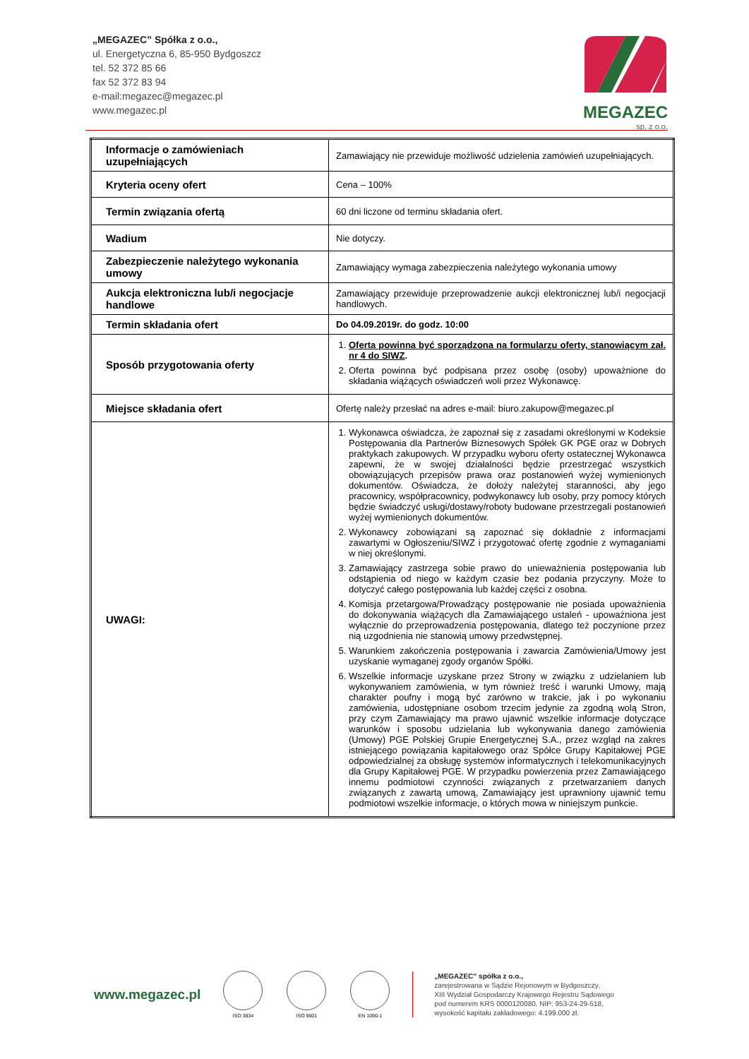„MEGAZEC” Spółka z o.o.,
ul. Energetyczna 6, 85-950 Bydgoszcz
tel. 52 372 85 66
fax 52 372 83 94
e-mail:megazec@megazec.pl
www.megazec.pl
MEGAZEC
sp. z o.o.
| Informacje o zamówieniach uzupełniających | Zamawiający nie przewiduje możliwość udzielenia zamówień uzupełniających. |
| Kryteria oceny ofert | Cena – 100% |
| Termin związania ofertą | 60 dni liczone od terminu składania ofert. |
| Wadium | Nie dotyczy. |
| Zabezpieczenie należytego wykonania umowy | Zamawiający wymaga zabezpieczenia należytego wykonania umowy |
| Aukcja elektroniczna lub/i negocjacje handlowe | Zamawiający przewiduje przeprowadzenie aukcji elektronicznej lub/i negocjacji handlowych. |
| Termin składania ofert | Do 04.09.2019r. do godz. 10:00 |
| Sposób przygotowania oferty | 1. Oferta powinna być sporządzona na formularzu oferty, stanowiącym zał. nr 4 do SIWZ . 2. Oferta powinna być podpisana przez osobę (osoby) upoważnione do składania wiążących oświadczeń woli przez Wykonawcę. |
| Miejsce składania ofert | Ofertę należy przesłać na adres e-mail: biuro.zakupow@megazec.pl |
| UWAGI: | 1. Wykonawca oświadcza, że zapoznał się z zasadami określonymi w Kodeksie Postępowania dla Partnerów Biznesowych Spółek GK PGE oraz w Dobrych praktykach zakupowych. W przypadku wyboru oferty ostatecznej Wykonawca zapewni, że w swojej działalności będzie przestrzegać wszystkich obowiązujących przepisów prawa oraz postanowień wyżej wymienionych dokumentów. Oświadcza, że dołoży należytej staranności, aby jego pracownicy, współpracownicy, podwykonawcy lub osoby, przy pomocy których będzie świadczyć usługi/dostawy/roboty budowane przestrzegali postanowień wyżej wymienionych dokumentów. 2. Wykonawcy zobowiązani są zapoznać się dokładnie z informacjami zawartymi w Ogłoszeniu/SIWZ i przygotować ofertę zgodnie z wymaganiami w niej określonymi. 3. Zamawiający zastrzega sobie prawo do unieważnienia postępowania lub odstąpienia od niego w każdym czasie bez podania przyczyny. Może to dotyczyć całego postępowania lub każdej części z osobna. 4. Komisja przetargowa/Prowadzący postępowanie nie posiada upoważnienia do dokonywania wiążących dla Zamawiającego ustaleń - upoważniona jest wyłącznie do przeprowadzenia postępowania, dlatego też poczynione przez nią uzgodnienia nie stanowią umowy przedwstępnej. 5. Warunkiem zakończenia postępowania i zawarcia Zamówienia/Umowy jest uzyskanie wymaganej zgody organów Spółki. 6. Wszelkie informacje uzyskane przez Strony w związku z udzielaniem lub wykonywaniem zamówienia, w tym również treść i warunki Umowy, mają charakter poufny i mogą być zarówno w trakcie, jak i po wykonaniu zamówienia, udostępniane osobom trzecim jedynie za zgodną wolą Stron, przy czym Zamawiający ma prawo ujawnić wszelkie informacje dotyczące warunków i sposobu udzielania lub wykonywania danego zamówienia (Umowy) PGE Polskiej Grupie Energetycznej S.A., przez wzgląd na zakres istniejącego powiązania kapitałowego oraz Spółce Grupy Kapitałowej PGE odpowiedzialnej za obsługę systemów informatycznych i telekomunikacyjnych dla Grupy Kapitałowej PGE. W przypadku powierzenia przez Zamawiającego innemu podmiotowi czynności związanych z przetwarzaniem danych związanych z zawartą umową, Zamawiający jest uprawniony ujawnić temu podmiotowi wszelkie informacje, o których mowa w niniejszym punkcie. |
www.megazec.pl
ISO 3834 ISO 9001 EN 1090-1
„MEGAZEC” spółka z o.o.,
zarejestrowana w Sądzie Rejonowym w Bydgoszczy,
XIII Wydział Gospodarczy Krajowego Rejestru Sądowego
pod numerem KRS 0000120080, NIP: 953-24-29-518,
wysokość kapitału zakładowego: 4.199.000 zł.